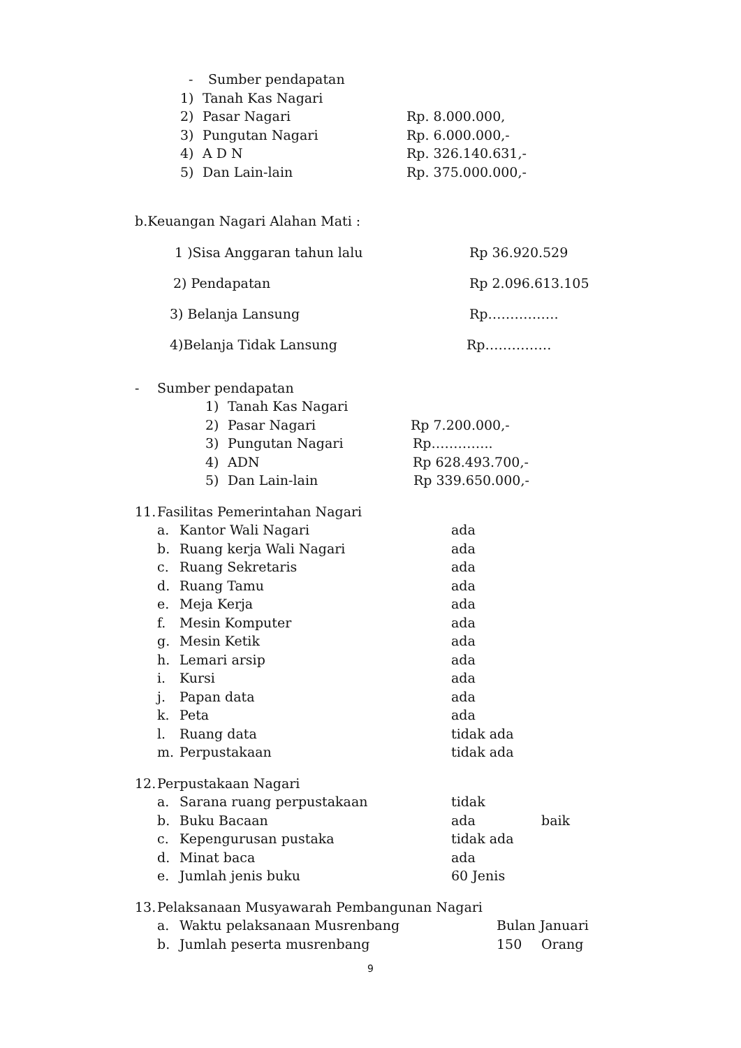- Sumber pendapatan
1) Tanah Kas Nagari
2) Pasar Nagari Rp. 8.000.000,
3) Pungutan Nagari Rp. 6.000.000,-
4) A D N Rp. 326.140.631,-
5) Dan Lain-lain Rp. 375.000.000,-
b.Keuangan Nagari Alahan Mati :
1 )Sisa Anggaran tahun lalu Rp 36.920.529
2) Pendapatan Rp 2.096.613.105
3) Belanja Lansung Rp…………….
4)Belanja Tidak Lansung Rp……………
- Sumber pendapatan
1) Tanah Kas Nagari
2) Pasar Nagari Rp 7.200.000,-
3) Pungutan Nagari Rp…………..
4) ADN Rp 628.493.700,-
5) Dan Lain-lain Rp 339.650.000,-
11. Fasilitas Pemerintahan Nagari
a. Kantor Wali Nagari ada
b. Ruang kerja Wali Nagari ada
c. Ruang Sekretaris ada
d. Ruang Tamu ada
e. Meja Kerja ada
f. Mesin Komputer ada
g. Mesin Ketik ada
h. Lemari arsip ada
i. Kursi ada
j. Papan data ada
k. Peta ada
l. Ruang data tidak ada
m. Perpustakaan tidak ada
12. Perpustakaan Nagari
a. Sarana ruang perpustakaan tidak
b. Buku Bacaan ada baik
c. Kepengurusan pustaka tidak ada
d. Minat baca ada
e. Jumlah jenis buku 60 Jenis
13. Pelaksanaan Musyawarah Pembangunan Nagari
a. Waktu pelaksanaan Musrenbang Bulan Januari
b. Jumlah peserta musrenbang 150 Orang
9